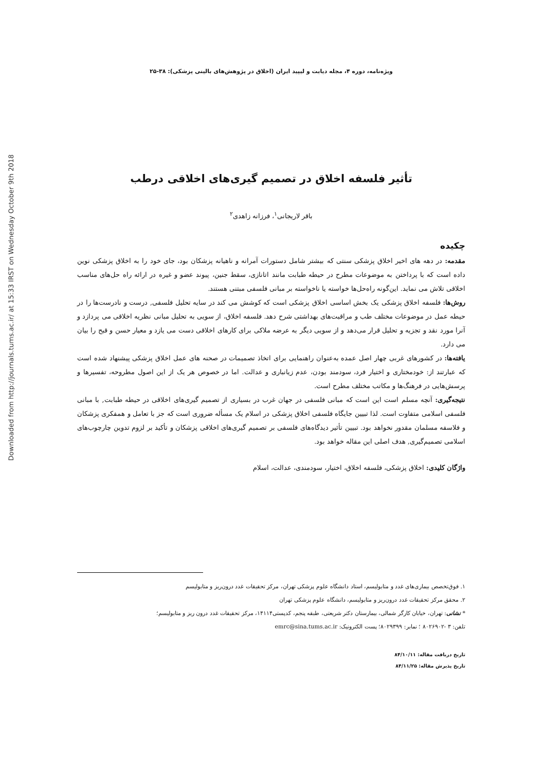Downloaded from http://journals.tums.ac.ir/ at 15:33 IRST on Wednesday October 9th 2018
ویژه‌نامه، دوره ۴، مجله دیابت و لیپید ایران (اخلاق در پژوهش‌های بالینی پزشکی): ۳۸-۲۵
تأثیر فلسفه اخلاق در تصمیم گیری‌های اخلاقی درطب
باقر لاریجانی<sup>۱</sup>، فرزانه زاهدی<sup>۲</sup>
چکیده
مقدمه: در دهه های اخیر اخلاق پزشکی سنتی که بیشتر شامل دستورات آمرانه و ناهیانه پزشکان بود، جای خود را به اخلاق پزشکی نوین داده است که با پرداختن به موضوعات مطرح در حیطه طبابت مانند اتانازی، سقط جنین، پیوند عضو و غیره در ارائه راه حل‌های مناسب اخلاقی تلاش می نماید. این‌گونه راه‌حل‌ها خواسته یا ناخواسته بر مبانی فلسفی مبتنی هستند.
روش‌ها: فلسفه اخلاق پزشکی یک بخش اساسی اخلاق پزشکی است که کوشش می کند در سایه تحلیل فلسفی, درست و نادرست‌ها را در حیطه عمل در موضوعات مختلف طب و مراقبت‌های بهداشتی شرح دهد. فلسفه اخلاق، از سویی به تحلیل مبانی نظریه اخلاقی می پردازد و آنرا مورد نقد و تجزیه و تحلیل قرار می‌دهد و از سویی دیگر به عرضه ملاکی برای کارهای اخلاقی دست می یازد و معیار حسن و قبح را بیان می دارد.
یافته‌ها: در کشورهای غربی چهار اصل عمده به‌عنوان راهنمایی برای اتخاذ تصمیمات در صحنه های عمل اخلاق پزشکی پیشنهاد شده است که عبارتند از: خودمختاری و اختیار فرد، سودمند بودن، عدم زیانباری و عدالت. اما در خصوص هر یک از این اصول مطروحه، تفسیرها و پرسش‌هایی در فرهنگ‌ها و مکاتب مختلف مطرح است.
نتیجه‌گیری: آنچه مسلم است این است که مبانی فلسفی در جهان غرب در بسیاری از تصمیم گیری‌های اخلاقی در حیطه طبابت, با مبانی فلسفی اسلامی متفاوت است. لذا تبیین جایگاه فلسفی اخلاق پزشکی در اسلام یک مسأله ضروری است که جز با تعامل و همفکری پزشکان و فلاسفه مسلمان مقدور نخواهد بود. تبیین تأثیر دیدگاه‌های فلسفی بر تصمیم گیری‌های اخلاقی پزشکان و تأکید بر لزوم تدوین چارچوب‌های اسلامی تصمیم‌گیری, هدف اصلی این مقاله خواهد بود.
واژگان کلیدی: اخلاق پزشکی، فلسفه اخلاق، اختیار، سودمندی، عدالت، اسلام
۱. فوق‌تخصص بیماری‌های غدد و متابولیسم، استاد دانشگاه علوم پزشکی تهران، مرکز تحقیقات غدد درون‌ریز و متابولیسم
۲. محقق مرکز تحقیقات غدد درون‌ریز و متابولیسم، دانشگاه علوم پزشکی تهران
* نشانی: تهران، خیابان کارگر شمالی، بیمارستان دکتر شریعتی، طبقه پنجم، کدپستی۱۴۱۱۴، مرکز تحقیقات غدد درون ریز و متابولیسم؛
تلفن: ۳ -۸۰۲۶۹۰۲ ؛ نمابر: ۸۰۲۹۳۹۹؛ پست الکترونیک: emrc@sina.tums.ac.ir
تاریخ دریافت مقاله: ۸۴/۱۰/۱۱
تاریخ پذیرش مقاله: ۸۴/۱۱/۲۵